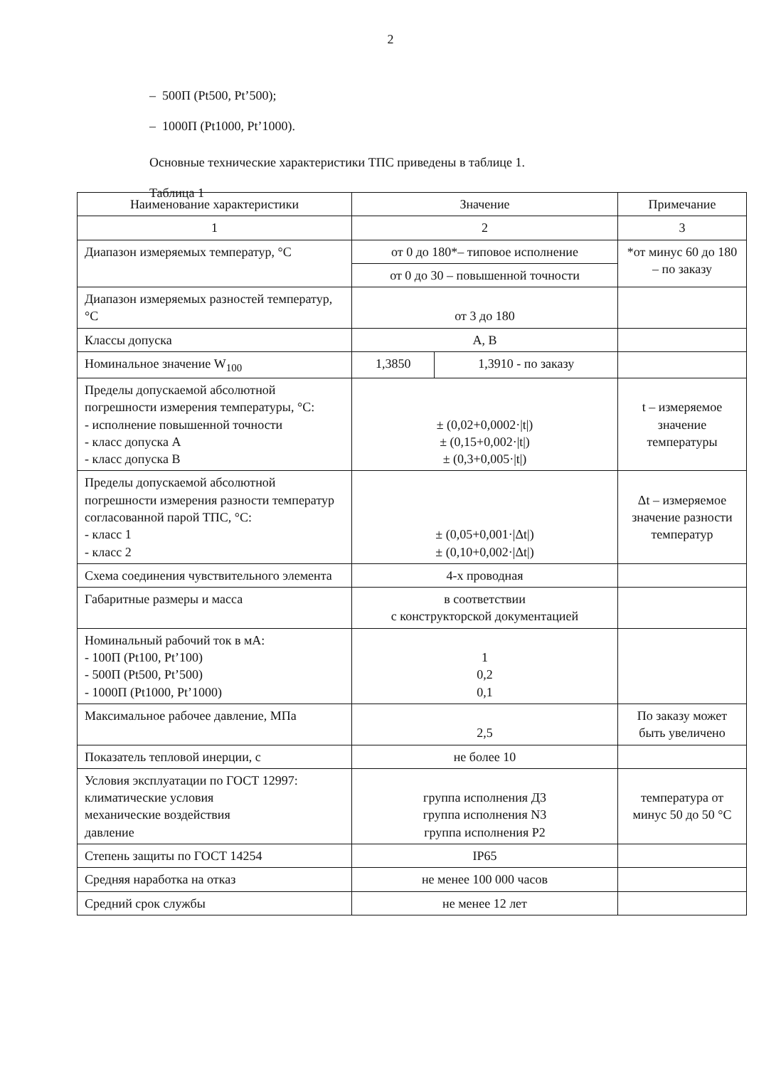2
– 500П (Pt500, Pt’500);
– 1000П (Pt1000, Pt’1000).
Основные технические характеристики ТПС приведены в таблице 1.
Таблица 1
| Наименование характеристики | Значение | | Примечание |
| --- | --- | --- | --- |
| 1 | 2 | | 3 |
| Диапазон измеряемых температур, °С | от 0 до 180*– типовое исполнение | | *от минус 60 до 180 – по заказу |
| | от 0 до 30 – повышенной точности | | |
| Диапазон измеряемых разностей температур, °С | от 3 до 180 | | |
| Классы допуска | А, В | | |
| Номинальное значение W<sub>100</sub> | 1,3850 | 1,3910 - по заказу | |
| Пределы допускаемой абсолютной погрешности измерения температуры, °С: - исполнение повышенной точности - класс допуска А - класс допуска В | ± (0,02+0,0002·/t/) ± (0,15+0,002·/t/) ± (0,3+0,005·/t/) | | t – измеряемое значение температуры |
| Пределы допускаемой абсолютной погрешности измерения разности температур согласованной парой ТПС, °С: - класс 1 - класс 2 | ± (0,05+0,001·/Δt/) ± (0,10+0,002·/Δt/) | | Δt – измеряемое значение разности температур |
| Схема соединения чувствительного элемента | 4-х проводная | | |
| Габаритные размеры и масса | в соответствии с конструкторской документацией | | |
| Номинальный рабочий ток в мА: - 100П (Pt100, Pt’100) - 500П (Pt500, Pt’500) - 1000П (Pt1000, Pt’1000) | 1 0,2 0,1 | | |
| Максимальное рабочее давление, МПа | 2,5 | | По заказу может быть увеличено |
| Показатель тепловой инерции, с | не более 10 | | |
| Условия эксплуатации по ГОСТ 12997: климатические условия механические воздействия давление | группа исполнения Д3 группа исполнения N3 группа исполнения Р2 | | температура от минус 50 до 50 °С |
| Степень защиты по ГОСТ 14254 | IP65 | | |
| Средняя наработка на отказ | не менее 100 000 часов | | |
| Средний срок службы | не менее 12 лет | | |